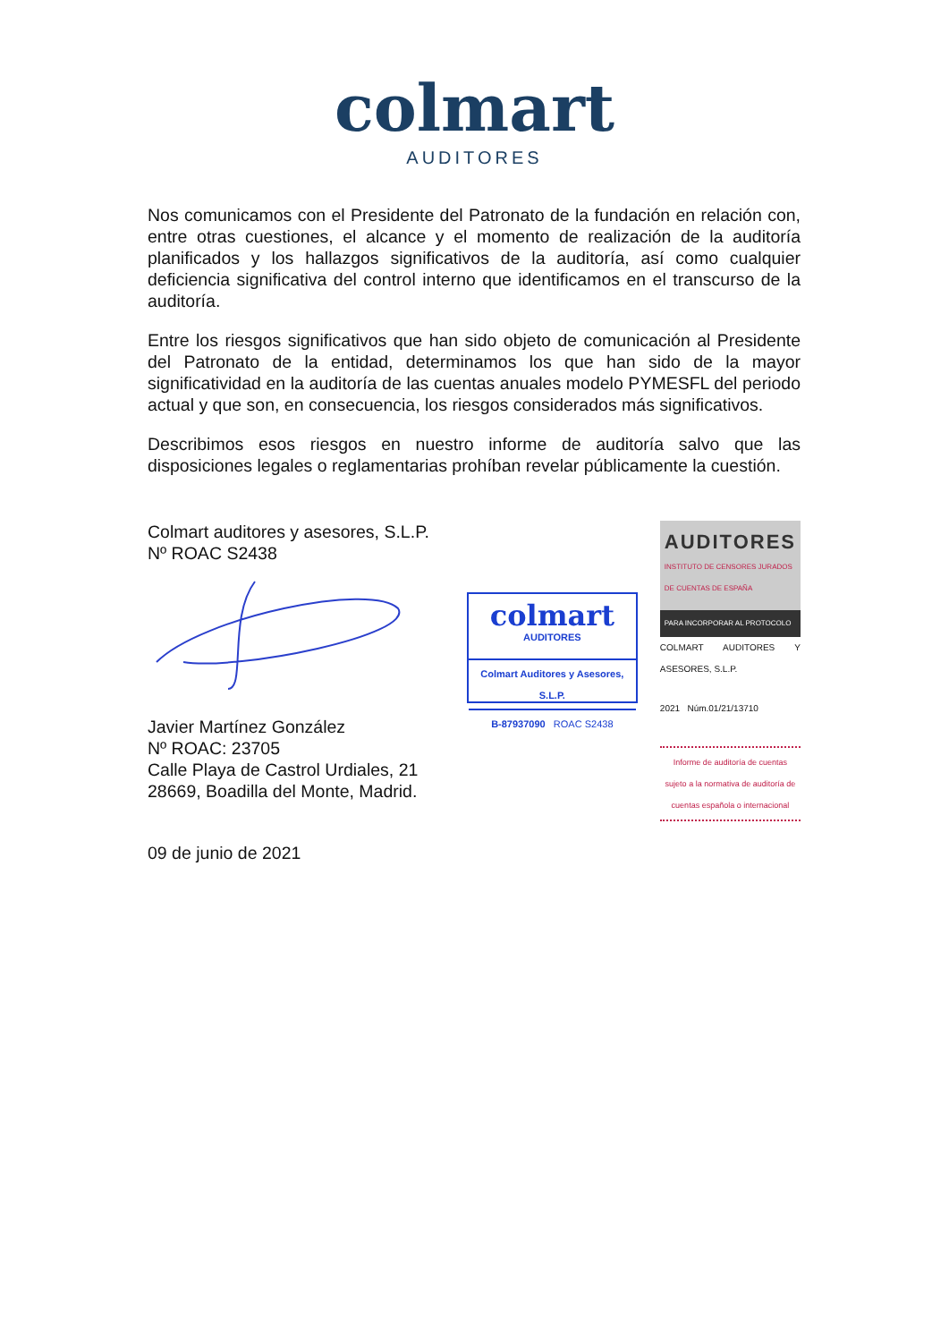colmart
AUDITORES
Nos comunicamos con el Presidente del Patronato de la fundación en relación con, entre otras cuestiones, el alcance y el momento de realización de la auditoría planificados y los hallazgos significativos de la auditoría, así como cualquier deficiencia significativa del control interno que identificamos en el transcurso de la auditoría.
Entre los riesgos significativos que han sido objeto de comunicación al Presidente del Patronato de la entidad, determinamos los que han sido de la mayor significatividad en la auditoría de las cuentas anuales modelo PYMESFL del periodo actual y que son, en consecuencia, los riesgos considerados más significativos.
Describimos esos riesgos en nuestro informe de auditoría salvo que las disposiciones legales o reglamentarias prohíban revelar públicamente la cuestión.
Colmart auditores y asesores, S.L.P.
Nº ROAC S2438
Javier Martínez González
Nº ROAC: 23705
Calle Playa de Castrol Urdiales, 21
28669, Boadilla del Monte, Madrid.
09 de junio de 2021
colmart
AUDITORES
Colmart Auditores y Asesores, S.L.P.
B-87937090 ROAC S2438
AUDITORES
INSTITUTO DE CENSORES JURADOS DE CUENTAS DE ESPAÑA
PARA INCORPORAR AL PROTOCOLO
COLMART AUDITORES Y ASESORES, S.L.P.
2021 Núm.01/21/13710
Informe de auditoría de cuentas sujeto a la normativa de auditoría de cuentas española o internacional